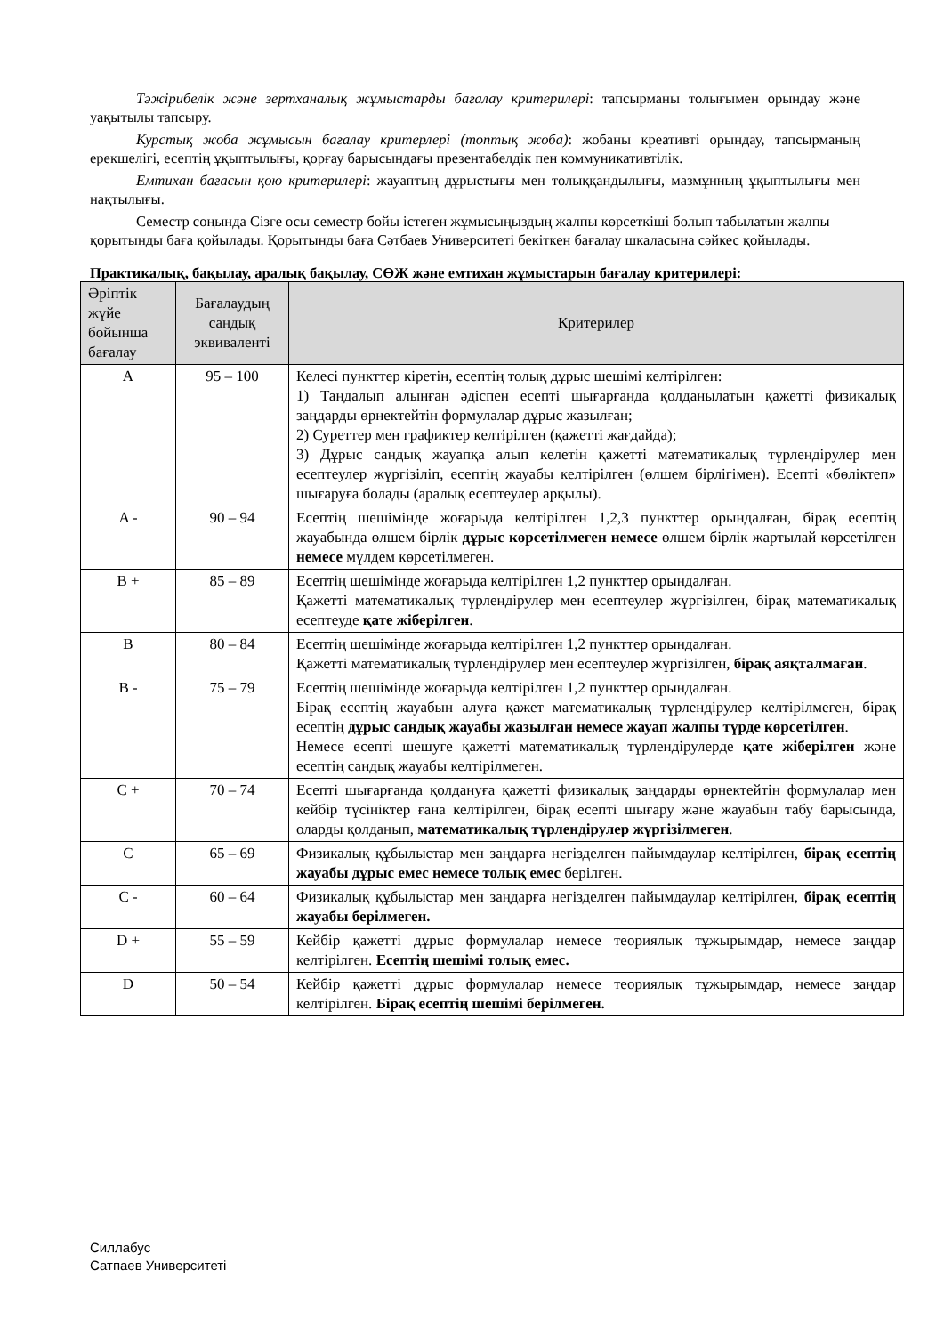Тәжірибелік және зертханалық жұмыстарды бағалау критерилері: тапсырманы толығымен орындау және уақытылы тапсыру.
Курстық жоба жұмысын бағалау критерлері (топтық жоба): жобаны креативті орындау, тапсырманың ерекшелігі, есептің ұқыптылығы, қорғау барысындағы презентабелдік пен коммуникативтілік.
Емтихан бағасын қою критерилері: жауаптың дұрыстығы мен толыққандылығы, мазмұнның ұқыптылығы мен нақтылығы.
Семестр соңында Сізге осы семестр бойы істеген жұмысыңыздың жалпы көрсеткіші болып табылатын жалпы қорытынды баға қойылады. Қорытынды баға Сәтбаев Университеті бекіткен бағалау шкаласына сәйкес қойылады.
Практикалық, бақылау, аралық бақылау, СӨЖ және емтихан жұмыстарын бағалау критерилері:
| Әріптік жүйе бойынша бағалау | Бағалаудың сандық эквиваленті | Критерилер |
| --- | --- | --- |
| A | 95 – 100 | Келесі пункттер кіретін, есептің толық дұрыс шешімі келтірілген: 1) Таңдалып алынған әдіспен есепті шығарғанда қолданылатын қажетті физикалық заңдарды өрнектейтін формулалар дұрыс жазылған; 2) Суреттер мен графиктер келтірілген (қажетті жағдайда); 3) Дұрыс сандық жауапқа алып келетін қажетті математикалық түрлендірулер мен есептеулер жүргізіліп, есептің жауабы келтірілген (өлшем бірлігімен). Есепті «бөліктеп» шығаруға болады (аралық есептеулер арқылы). |
| A - | 90 – 94 | Есептің шешімінде жоғарыда келтірілген 1,2,3 пункттер орындалған, бірақ есептің жауабында өлшем бірлік дұрыс көрсетілмеген немесе өлшем бірлік жартылай көрсетілген немесе мүлдем көрсетілмеген. |
| B + | 85 – 89 | Есептің шешімінде жоғарыда келтірілген 1,2 пункттер орындалған. Қажетті математикалық түрлендірулер мен есептеулер жүргізілген, бірақ математикалық есептеуде қате жіберілген . |
| B | 80 – 84 | Есептің шешімінде жоғарыда келтірілген 1,2 пункттер орындалған. Қажетті математикалық түрлендірулер мен есептеулер жүргізілген, бірақ аяқталмаған . |
| B - | 75 – 79 | Есептің шешімінде жоғарыда келтірілген 1,2 пункттер орындалған. Бірақ есептің жауабын алуға қажет математикалық түрлендірулер келтірілмеген, бірақ есептің дұрыс сандық жауабы жазылған немесе жауап жалпы түрде көрсетілген . Немесе есепті шешуге қажетті математикалық түрлендірулерде қате жіберілген және есептің сандық жауабы келтірілмеген. |
| C + | 70 – 74 | Есепті шығарғанда қолдануға қажетті физикалық заңдарды өрнектейтін формулалар мен кейбір түсініктер ғана келтірілген, бірақ есепті шығару және жауабын табу барысында, оларды қолданып, математикалық түрлендірулер жүргізілмеген . |
| C | 65 – 69 | Физикалық құбылыстар мен заңдарға негізделген пайымдаулар келтірілген, бірақ есептің жауабы дұрыс емес немесе толық емес берілген. |
| C - | 60 – 64 | Физикалық құбылыстар мен заңдарға негізделген пайымдаулар келтірілген, бірақ есептің жауабы берілмеген. |
| D + | 55 – 59 | Кейбір қажетті дұрыс формулалар немесе теориялық тұжырымдар, немесе заңдар келтірілген. Есептің шешімі толық емес. |
| D | 50 – 54 | Кейбір қажетті дұрыс формулалар немесе теориялық тұжырымдар, немесе заңдар келтірілген. Бірақ есептің шешімі берілмеген. |
Силлабус
Сатпаев Университеті